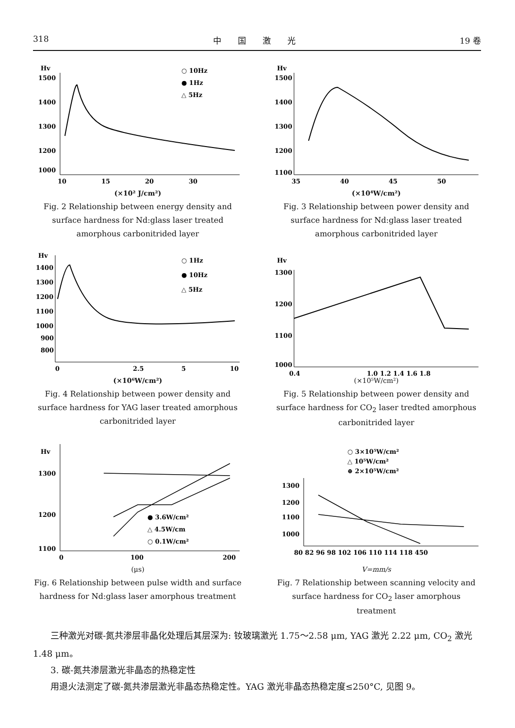318 中　　国　　激　　光 19 卷
Hv
1500
1400
1300
1200
1000
10
15
20
30
○ 10Hz
● 1Hz
△ 5Hz
(×10² J/cm²)
Fig. 2 Relationship between energy density and surface hardness for Nd:glass laser treated amorphous carbonitrided layer
Hv
1500
1400
1300
1200
1100
35
40
45
50
(×10⁴W/cm²)
Fig. 3 Relationship between power density and surface hardness for Nd:glass laser treated amorphous carbonitrided layer
Hv
1400
1300
1200
1100
1000
900
800
0
2.5
5
10
○ 1Hz
● 10Hz
△ 5Hz
(×10⁶W/cm²)
Fig. 4 Relationship between power density and surface hardness for YAG laser treated amorphous carbonitrided layer
Hv
1300
1200
1100
1000
0.4
1.0 1.2 1.4 1.6 1.8
(×10⁵W/cm²)
Fig. 5 Relationship between power density and surface hardness for CO<sub>2</sub> laser tredted amorphous carbonitrided layer
Hv
1300
1200
1100
0
100
200
● 3.6W/cm²
△ 4.5W/cm
○ 0.1W/cm²
(μs)
Fig. 6 Relationship between pulse width and surface hardness for Nd:glass laser amorphous treatment
○ 3×10⁵W/cm²
△ 10⁵W/cm²
⊕ 2×10⁵W/cm²
1300
1200
1100
1000
80 82 96 98 102 106 110 114 118 450
V=mm/s
Fig. 7 Relationship between scanning velocity and surface hardness for CO<sub>2</sub> laser amorphous treatment
三种激光对碳-氮共渗层非晶化处理后其层深为: 钕玻璃激光 1.75～2.58 μm, YAG 激光 2.22 μm, CO<sub>2</sub> 激光 1.48 μm。
3. 碳-氮共渗层激光非晶态的热稳定性
用退火法测定了碳-氮共渗层激光非晶态热稳定性。YAG 激光非晶态热稳定度≤250°C, 见图 9。